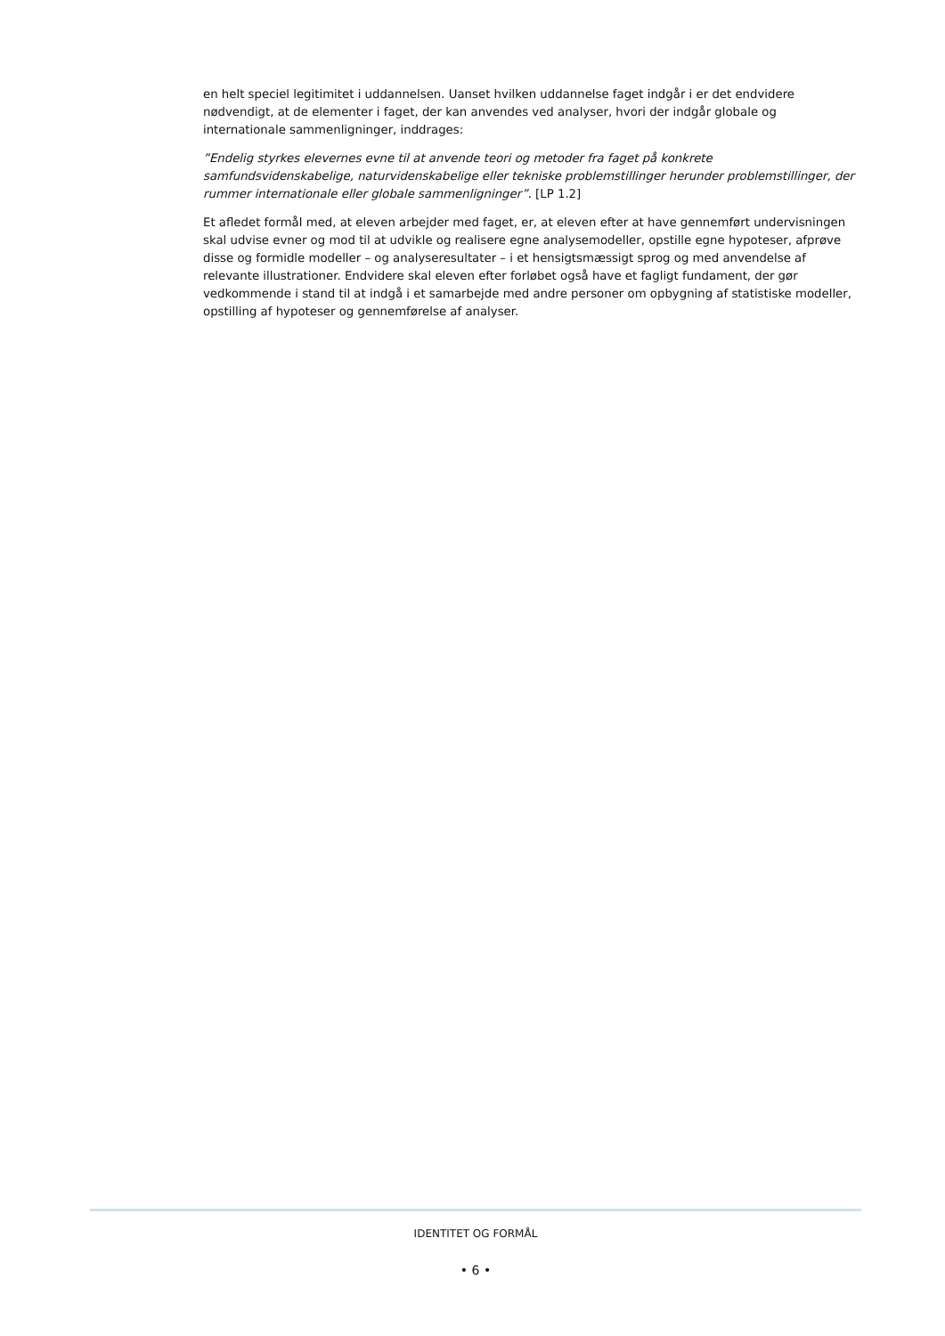en helt speciel legitimitet i uddannelsen. Uanset hvilken uddannelse faget indgår i er det endvidere nødvendigt, at de elementer i faget, der kan anvendes ved analyser, hvori der indgår globale og internationale sammenligninger, inddrages:
”Endelig styrkes elevernes evne til at anvende teori og metoder fra faget på konkrete samfundsvidenskabelige, naturvidenskabelige eller tekniske problemstillinger herunder problemstillinger, der rummer internationale eller globale sammenligninger”. [LP 1.2]
Et afledet formål med, at eleven arbejder med faget, er, at eleven efter at have gennemført undervisningen skal udvise evner og mod til at udvikle og realisere egne analysemodeller, opstille egne hypoteser, afprøve disse og formidle modeller – og analyseresultater – i et hensigtsmæssigt sprog og med anvendelse af relevante illustrationer. Endvidere skal eleven efter forløbet også have et fagligt fundament, der gør vedkommende i stand til at indgå i et samarbejde med andre personer om opbygning af statistiske modeller, opstilling af hypoteser og gennemførelse af analyser.
IDENTITET OG FORMÅL
• 6 •